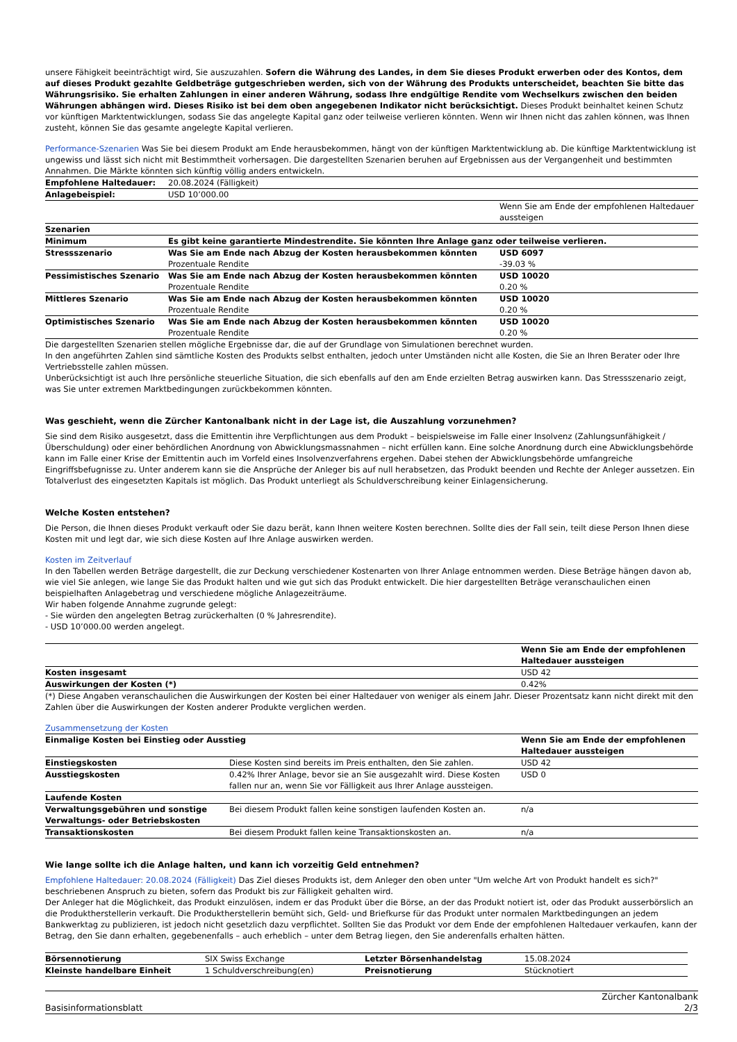unsere Fähigkeit beeinträchtigt wird, Sie auszuzahlen. Sofern die Währung des Landes, in dem Sie dieses Produkt erwerben oder des Kontos, dem auf dieses Produkt gezahlte Geldbeträge gutgeschrieben werden, sich von der Währung des Produkts unterscheidet, beachten Sie bitte das Währungsrisiko. Sie erhalten Zahlungen in einer anderen Währung, sodass Ihre endgültige Rendite vom Wechselkurs zwischen den beiden Währungen abhängen wird. Dieses Risiko ist bei dem oben angegebenen Indikator nicht berücksichtigt. Dieses Produkt beinhaltet keinen Schutz vor künftigen Marktentwicklungen, sodass Sie das angelegte Kapital ganz oder teilweise verlieren könnten. Wenn wir Ihnen nicht das zahlen können, was Ihnen zusteht, können Sie das gesamte angelegte Kapital verlieren.
Performance-Szenarien Was Sie bei diesem Produkt am Ende herausbekommen, hängt von der künftigen Marktentwicklung ab. Die künftige Marktentwicklung ist ungewiss und lässt sich nicht mit Bestimmtheit vorhersagen. Die dargestellten Szenarien beruhen auf Ergebnissen aus der Vergangenheit und bestimmten Annahmen. Die Märkte könnten sich künftig völlig anders entwickeln.
| Empfohlene Haltedauer: | 20.08.2024 (Fälligkeit) | |
| Anlagebeispiel: | USD 10’000.00 | |
| | | Wenn Sie am Ende der empfohlenen Haltedauer aussteigen |
| Szenarien | | |
| Minimum | Es gibt keine garantierte Mindestrendite. Sie könnten Ihre Anlage ganz oder teilweise verlieren. | |
| Stressszenario | Was Sie am Ende nach Abzug der Kosten herausbekommen könnten | USD 6097 |
| | Prozentuale Rendite | -39.03 % |
| Pessimistisches Szenario | Was Sie am Ende nach Abzug der Kosten herausbekommen könnten | USD 10020 |
| | Prozentuale Rendite | 0.20 % |
| Mittleres Szenario | Was Sie am Ende nach Abzug der Kosten herausbekommen könnten | USD 10020 |
| | Prozentuale Rendite | 0.20 % |
| Optimistisches Szenario | Was Sie am Ende nach Abzug der Kosten herausbekommen könnten | USD 10020 |
| | Prozentuale Rendite | 0.20 % |
Die dargestellten Szenarien stellen mögliche Ergebnisse dar, die auf der Grundlage von Simulationen berechnet wurden.
In den angeführten Zahlen sind sämtliche Kosten des Produkts selbst enthalten, jedoch unter Umständen nicht alle Kosten, die Sie an Ihren Berater oder Ihre Vertriebsstelle zahlen müssen.
Unberücksichtigt ist auch Ihre persönliche steuerliche Situation, die sich ebenfalls auf den am Ende erzielten Betrag auswirken kann. Das Stressszenario zeigt, was Sie unter extremen Marktbedingungen zurückbekommen könnten.
Was geschieht, wenn die Zürcher Kantonalbank nicht in der Lage ist, die Auszahlung vorzunehmen?
Sie sind dem Risiko ausgesetzt, dass die Emittentin ihre Verpflichtungen aus dem Produkt – beispielsweise im Falle einer Insolvenz (Zahlungsunfähigkeit / Überschuldung) oder einer behördlichen Anordnung von Abwicklungsmassnahmen – nicht erfüllen kann. Eine solche Anordnung durch eine Abwicklungsbehörde kann im Falle einer Krise der Emittentin auch im Vorfeld eines Insolvenzverfahrens ergehen. Dabei stehen der Abwicklungsbehörde umfangreiche Eingriffsbefugnisse zu. Unter anderem kann sie die Ansprüche der Anleger bis auf null herabsetzen, das Produkt beenden und Rechte der Anleger aussetzen. Ein Totalverlust des eingesetzten Kapitals ist möglich. Das Produkt unterliegt als Schuldverschreibung keiner Einlagensicherung.
Welche Kosten entstehen?
Die Person, die Ihnen dieses Produkt verkauft oder Sie dazu berät, kann Ihnen weitere Kosten berechnen. Sollte dies der Fall sein, teilt diese Person Ihnen diese Kosten mit und legt dar, wie sich diese Kosten auf Ihre Anlage auswirken werden.
Kosten im Zeitverlauf
In den Tabellen werden Beträge dargestellt, die zur Deckung verschiedener Kostenarten von Ihrer Anlage entnommen werden. Diese Beträge hängen davon ab, wie viel Sie anlegen, wie lange Sie das Produkt halten und wie gut sich das Produkt entwickelt. Die hier dargestellten Beträge veranschaulichen einen beispielhaften Anlagebetrag und verschiedene mögliche Anlagezeiträume.
Wir haben folgende Annahme zugrunde gelegt:
- Sie würden den angelegten Betrag zurückerhalten (0 % Jahresrendite).
- USD 10’000.00 werden angelegt.
| | Wenn Sie am Ende der empfohlenen Haltedauer aussteigen |
| Kosten insgesamt | USD 42 |
| Auswirkungen der Kosten (*) | 0.42% |
(*) Diese Angaben veranschaulichen die Auswirkungen der Kosten bei einer Haltedauer von weniger als einem Jahr. Dieser Prozentsatz kann nicht direkt mit den Zahlen über die Auswirkungen der Kosten anderer Produkte verglichen werden.
Zusammensetzung der Kosten
| Einmalige Kosten bei Einstieg oder Ausstieg | | Wenn Sie am Ende der empfohlenen Haltedauer aussteigen |
| --- | --- | --- |
| Einstiegskosten | Diese Kosten sind bereits im Preis enthalten, den Sie zahlen. | USD 42 |
| Ausstiegskosten | 0.42% Ihrer Anlage, bevor sie an Sie ausgezahlt wird. Diese Kosten fallen nur an, wenn Sie vor Fälligkeit aus Ihrer Anlage aussteigen. | USD 0 |
| Laufende Kosten | | |
| Verwaltungsgebühren und sonstige Verwaltungs- oder Betriebskosten | Bei diesem Produkt fallen keine sonstigen laufenden Kosten an. | n/a |
| Transaktionskosten | Bei diesem Produkt fallen keine Transaktionskosten an. | n/a |
Wie lange sollte ich die Anlage halten, und kann ich vorzeitig Geld entnehmen?
Empfohlene Haltedauer: 20.08.2024 (Fälligkeit) Das Ziel dieses Produkts ist, dem Anleger den oben unter "Um welche Art von Produkt handelt es sich?" beschriebenen Anspruch zu bieten, sofern das Produkt bis zur Fälligkeit gehalten wird.
Der Anleger hat die Möglichkeit, das Produkt einzulösen, indem er das Produkt über die Börse, an der das Produkt notiert ist, oder das Produkt ausserbörslich an die Produktherstellerin verkauft. Die Produktherstellerin bemüht sich, Geld- und Briefkurse für das Produkt unter normalen Marktbedingungen an jedem Bankwerktag zu publizieren, ist jedoch nicht gesetzlich dazu verpflichtet. Sollten Sie das Produkt vor dem Ende der empfohlenen Haltedauer verkaufen, kann der Betrag, den Sie dann erhalten, gegebenenfalls – auch erheblich – unter dem Betrag liegen, den Sie anderenfalls erhalten hätten.
| Börsennotierung | SIX Swiss Exchange | Letzter Börsenhandelstag | 15.08.2024 |
| Kleinste handelbare Einheit | 1 Schuldverschreibung(en) | Preisnotierung | Stücknotiert |
Basisinformationsblatt Zürcher Kantonalbank
2/3